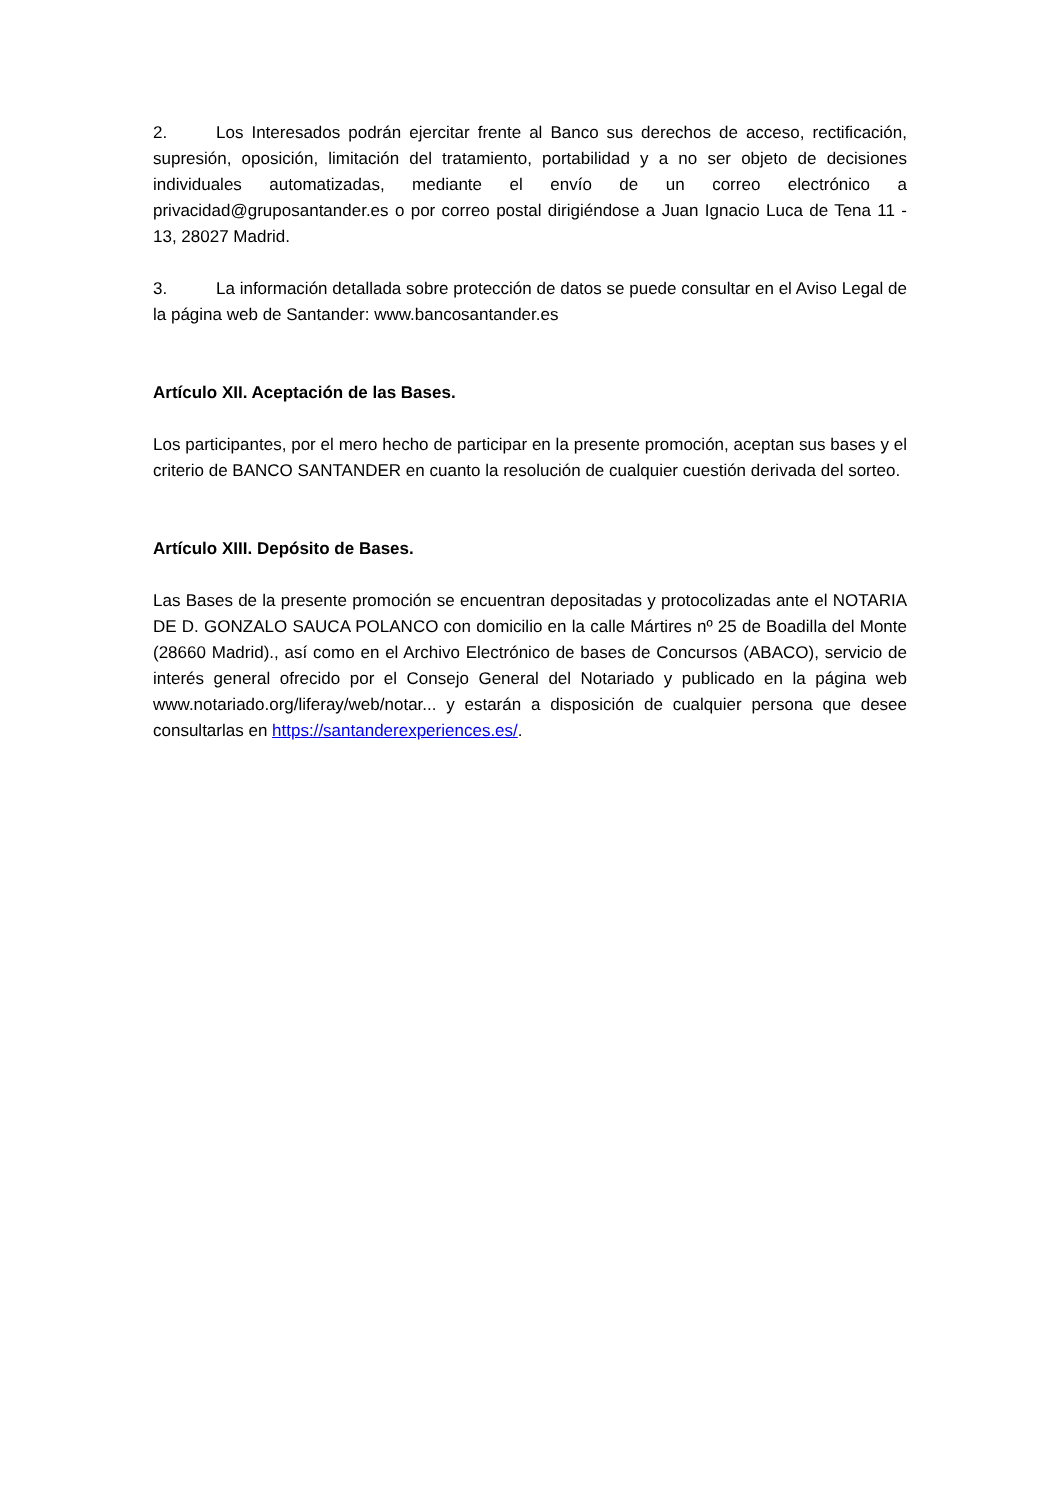2. Los Interesados podrán ejercitar frente al Banco sus derechos de acceso, rectificación, supresión, oposición, limitación del tratamiento, portabilidad y a no ser objeto de decisiones individuales automatizadas, mediante el envío de un correo electrónico a privacidad@gruposantander.es o por correo postal dirigiéndose a Juan Ignacio Luca de Tena 11 - 13, 28027 Madrid.
3. La información detallada sobre protección de datos se puede consultar en el Aviso Legal de la página web de Santander: www.bancosantander.es
Artículo XII. Aceptación de las Bases.
Los participantes, por el mero hecho de participar en la presente promoción, aceptan sus bases y el criterio de BANCO SANTANDER en cuanto la resolución de cualquier cuestión derivada del sorteo.
Artículo XIII. Depósito de Bases.
Las Bases de la presente promoción se encuentran depositadas y protocolizadas ante el NOTARIA DE D. GONZALO SAUCA POLANCO con domicilio en la calle Mártires nº 25 de Boadilla del Monte (28660 Madrid)., así como en el Archivo Electrónico de bases de Concursos (ABACO), servicio de interés general ofrecido por el Consejo General del Notariado y publicado en la página web www.notariado.org/liferay/web/notar... y estarán a disposición de cualquier persona que desee consultarlas en https://santanderexperiences.es/.